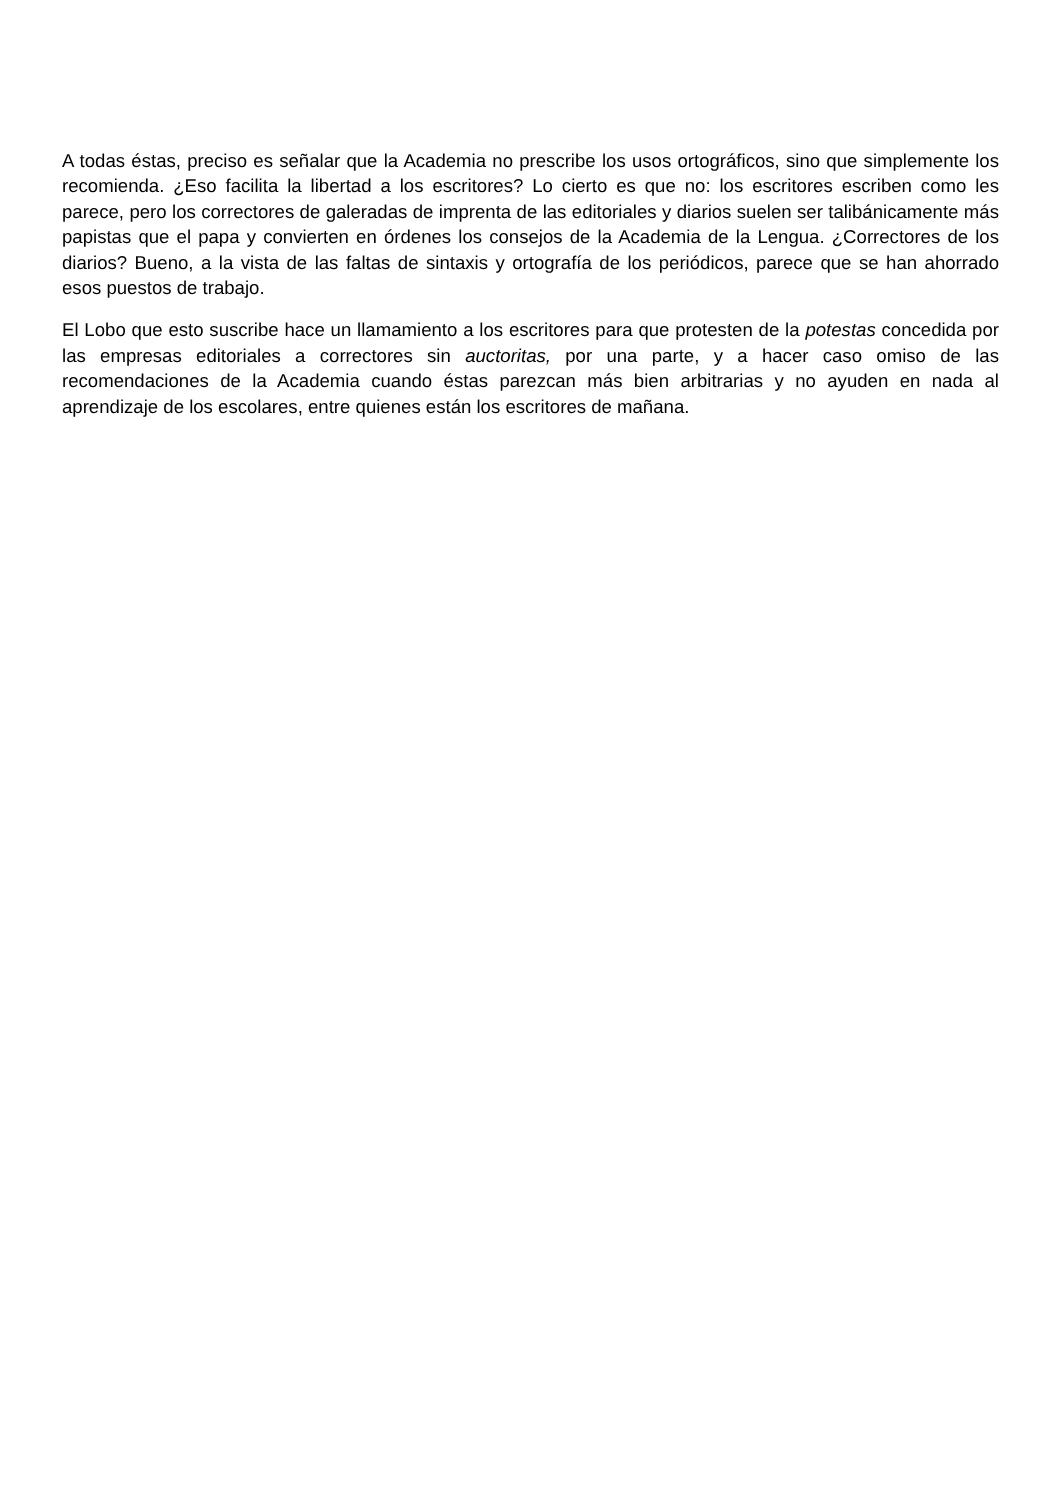A todas éstas, preciso es señalar que la Academia no prescribe los usos ortográficos, sino que simplemente los recomienda. ¿Eso facilita la libertad a los escritores? Lo cierto es que no: los escritores escriben como les parece, pero los correctores de galeradas de imprenta de las editoriales y diarios suelen ser talibánicamente más papistas que el papa y convierten en órdenes los consejos de la Academia de la Lengua. ¿Correctores de los diarios? Bueno, a la vista de las faltas de sintaxis y ortografía de los periódicos, parece que se han ahorrado esos puestos de trabajo.
El Lobo que esto suscribe hace un llamamiento a los escritores para que protesten de la potestas concedida por las empresas editoriales a correctores sin auctoritas, por una parte, y a hacer caso omiso de las recomendaciones de la Academia cuando éstas parezcan más bien arbitrarias y no ayuden en nada al aprendizaje de los escolares, entre quienes están los escritores de mañana.